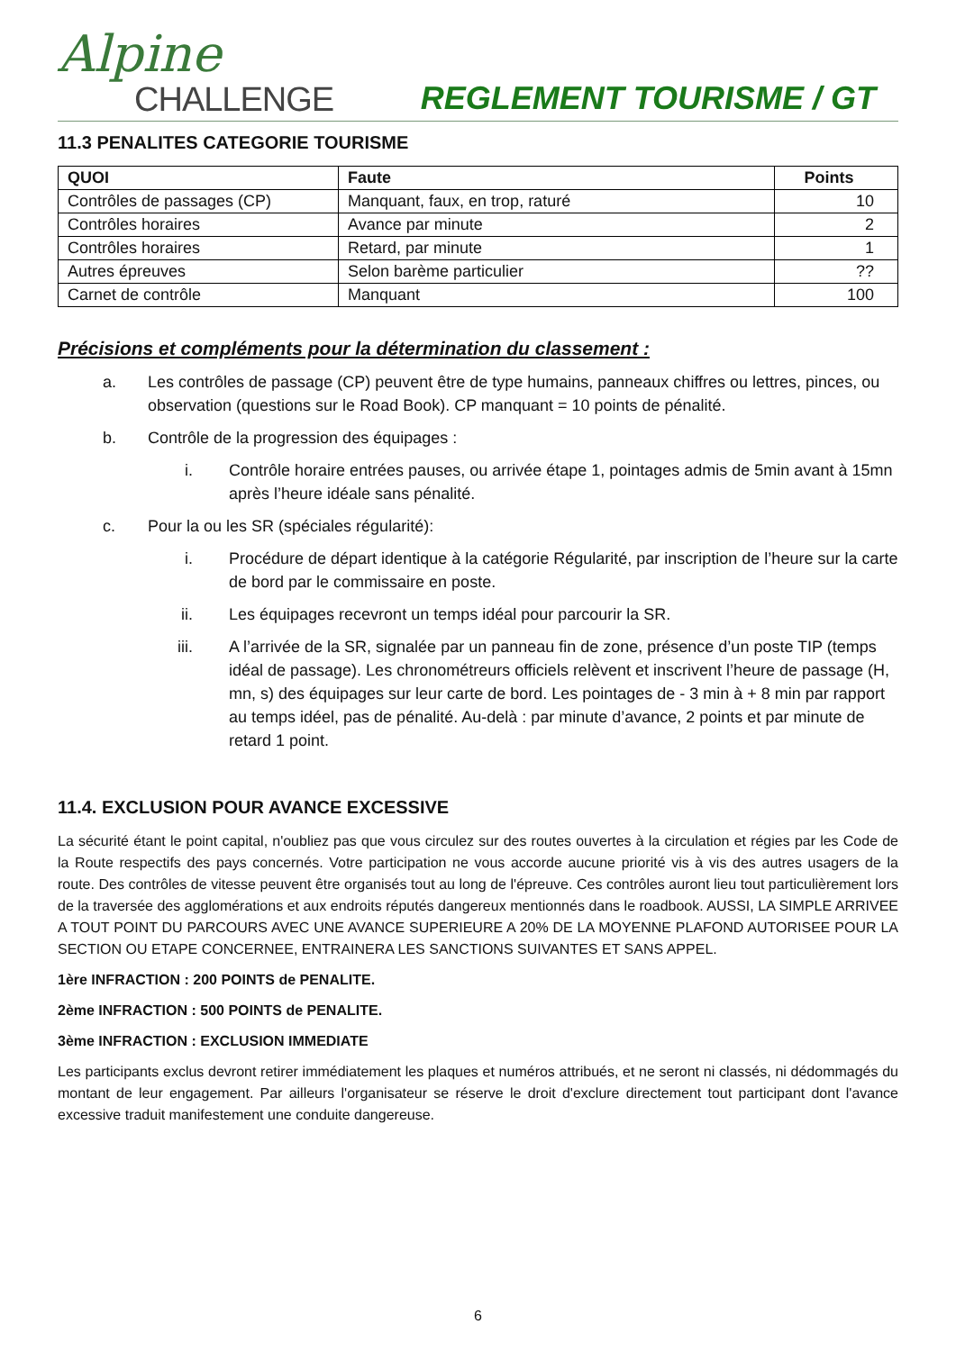Alpine
CHALLENGE
REGLEMENT TOURISME / GT
11.3 PENALITES CATEGORIE TOURISME
| QUOI | Faute | Points |
| --- | --- | --- |
| Contrôles de passages (CP) | Manquant, faux, en trop, raturé | 10 |
| Contrôles horaires | Avance par minute | 2 |
| Contrôles horaires | Retard, par minute | 1 |
| Autres épreuves | Selon barème particulier | ?? |
| Carnet de contrôle | Manquant | 100 |
Précisions et compléments pour la détermination du classement :
a. Les contrôles de passage (CP) peuvent être de type humains, panneaux chiffres ou lettres, pinces, ou observation (questions sur le Road Book). CP manquant = 10 points de pénalité.
b. Contrôle de la progression des équipages :
i. Contrôle horaire entrées pauses, ou arrivée étape 1, pointages admis de 5min avant à 15mn après l’heure idéale sans pénalité.
c. Pour la ou les SR (spéciales régularité):
i. Procédure de départ identique à la catégorie Régularité, par inscription de l’heure sur la carte de bord par le commissaire en poste.
ii. Les équipages recevront un temps idéal pour parcourir la SR.
iii. A l’arrivée de la SR, signalée par un panneau fin de zone, présence d’un poste TIP (temps idéal de passage). Les chronométreurs officiels relèvent et inscrivent l’heure de passage (H, mn, s) des équipages sur leur carte de bord. Les pointages de - 3 min à + 8 min par rapport au temps idéel, pas de pénalité. Au-delà : par minute d’avance, 2 points et par minute de retard 1 point.
11.4. EXCLUSION POUR AVANCE EXCESSIVE
La sécurité étant le point capital, n'oubliez pas que vous circulez sur des routes ouvertes à la circulation et régies par les Code de la Route respectifs des pays concernés. Votre participation ne vous accorde aucune priorité vis à vis des autres usagers de la route. Des contrôles de vitesse peuvent être organisés tout au long de l'épreuve. Ces contrôles auront lieu tout particulièrement lors de la traversée des agglomérations et aux endroits réputés dangereux mentionnés dans le roadbook. AUSSI, LA SIMPLE ARRIVEE A TOUT POINT DU PARCOURS AVEC UNE AVANCE SUPERIEURE A 20% DE LA MOYENNE PLAFOND AUTORISEE POUR LA SECTION OU ETAPE CONCERNEE, ENTRAINERA LES SANCTIONS SUIVANTES ET SANS APPEL.
1ère INFRACTION : 200 POINTS de PENALITE.
2ème INFRACTION : 500 POINTS de PENALITE.
3ème INFRACTION : EXCLUSION IMMEDIATE
Les participants exclus devront retirer immédiatement les plaques et numéros attribués, et ne seront ni classés, ni dédommagés du montant de leur engagement. Par ailleurs l'organisateur se réserve le droit d'exclure directement tout participant dont l'avance excessive traduit manifestement une conduite dangereuse.
6